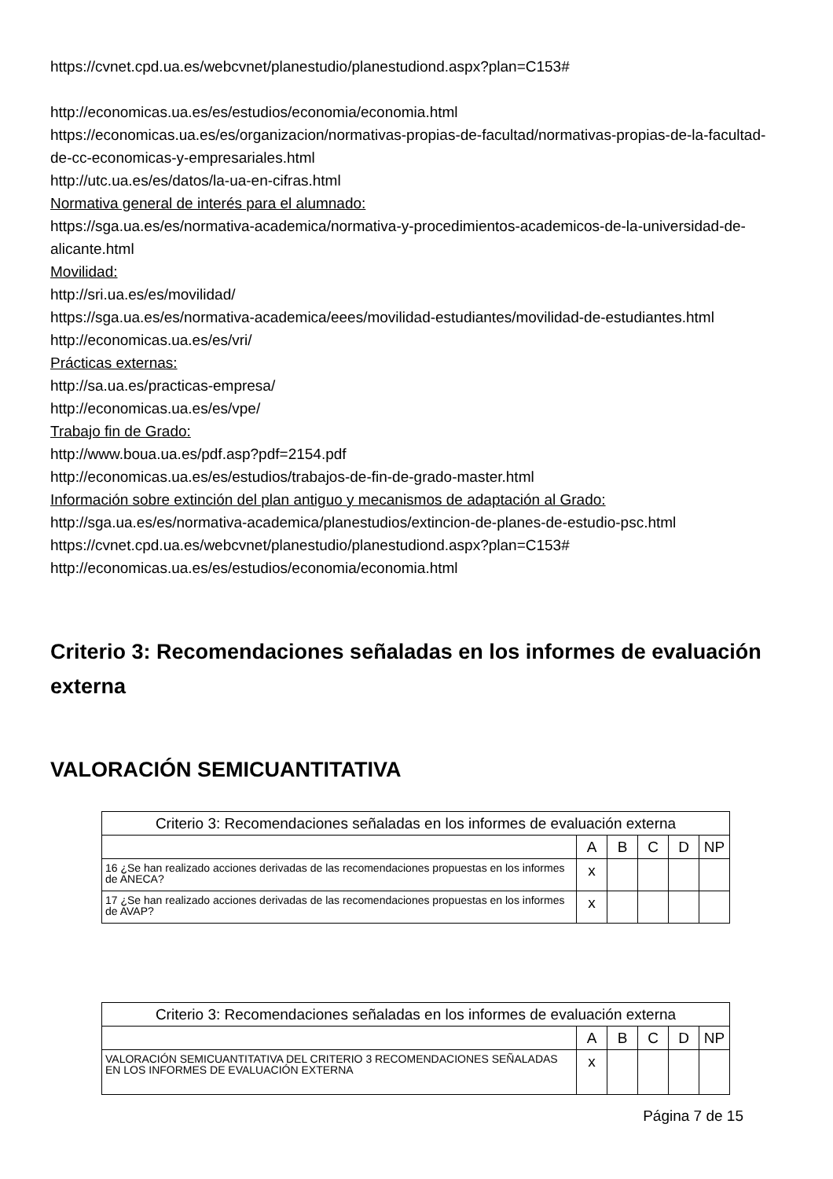https://cvnet.cpd.ua.es/webcvnet/planestudio/planestudiond.aspx?plan=C153#
http://economicas.ua.es/es/estudios/economia/economia.html
https://economicas.ua.es/es/organizacion/normativas-propias-de-facultad/normativas-propias-de-la-facultad-de-cc-economicas-y-empresariales.html
http://utc.ua.es/es/datos/la-ua-en-cifras.html
Normativa general de interés para el alumnado:
https://sga.ua.es/es/normativa-academica/normativa-y-procedimientos-academicos-de-la-universidad-de-alicante.html
Movilidad:
http://sri.ua.es/es/movilidad/
https://sga.ua.es/es/normativa-academica/eees/movilidad-estudiantes/movilidad-de-estudiantes.html
http://economicas.ua.es/es/vri/
Prácticas externas:
http://sa.ua.es/practicas-empresa/
http://economicas.ua.es/es/vpe/
Trabajo fin de Grado:
http://www.boua.ua.es/pdf.asp?pdf=2154.pdf
http://economicas.ua.es/es/estudios/trabajos-de-fin-de-grado-master.html
Información sobre extinción del plan antiguo y mecanismos de adaptación al Grado:
http://sga.ua.es/es/normativa-academica/planestudios/extincion-de-planes-de-estudio-psc.html
https://cvnet.cpd.ua.es/webcvnet/planestudio/planestudiond.aspx?plan=C153#
http://economicas.ua.es/es/estudios/economia/economia.html
Criterio 3: Recomendaciones señaladas en los informes de evaluación externa
VALORACIÓN SEMICUANTITATIVA
| Criterio 3: Recomendaciones señaladas en los informes de evaluación externa | | | | | |
| | A | B | C | D | NP |
| 16 ¿Se han realizado acciones derivadas de las recomendaciones propuestas en los informes de ANECA? | x | | | | |
| 17 ¿Se han realizado acciones derivadas de las recomendaciones propuestas en los informes de AVAP? | x | | | | |
| Criterio 3: Recomendaciones señaladas en los informes de evaluación externa | | | | | |
| | A | B | C | D | NP |
| VALORACIÓN SEMICUANTITATIVA DEL CRITERIO 3 RECOMENDACIONES SEÑALADAS EN LOS INFORMES DE EVALUACIÓN EXTERNA | x | | | | |
Página 7 de 15